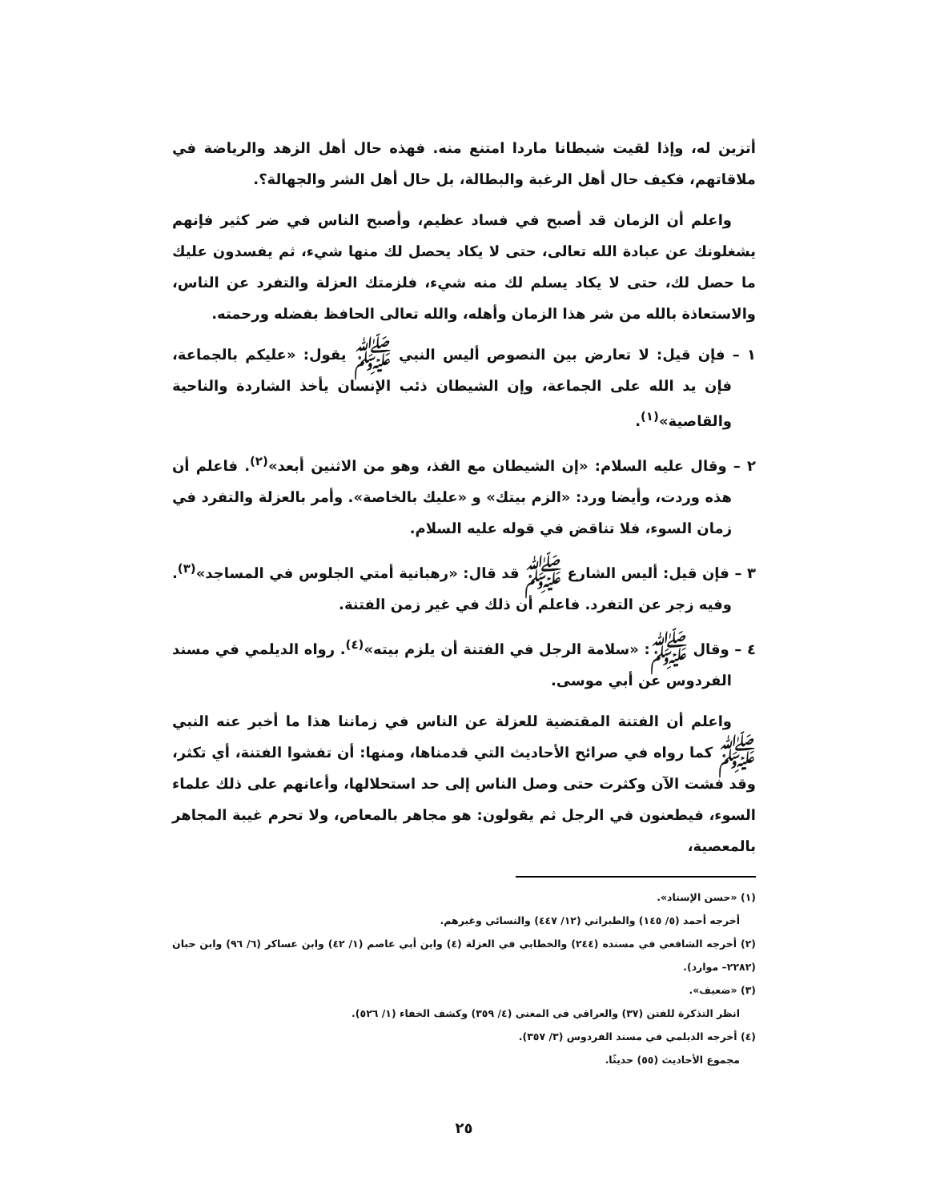أتزين له، وإذا لقيت شيطانا ماردا امتنع منه. فهذه حال أهل الزهد والرياضة في ملاقاتهم، فكيف حال أهل الرغبة والبطالة، بل حال أهل الشر والجهالة؟.
واعلم أن الزمان قد أصبح في فساد عظيم، وأصبح الناس في ضر كثير فإنهم يشغلونك عن عبادة الله تعالى، حتى لا يكاد يحصل لك منها شيء، ثم يفسدون عليك ما حصل لك، حتى لا يكاد يسلم لك منه شيء، فلزمتك العزلة والتفرد عن الناس، والاستعاذة بالله من شر هذا الزمان وأهله، والله تعالى الحافظ بفضله ورحمته.
١ – فإن قيل: لا تعارض بين النصوص أليس النبي ﷺ يقول: «عليكم بالجماعة، فإن يد الله على الجماعة، وإن الشيطان ذئب الإنسان يأخذ الشاردة والناحية والقاصية»<sup>(١)</sup>.
٢ – وقال عليه السلام: «إن الشيطان مع الفذ، وهو من الاثنين أبعد»<sup>(٢)</sup>. فاعلم أن هذه وردت، وأيضا ورد: «الزم بيتك» و «عليك بالخاصة». وأمر بالعزلة والتفرد في زمان السوء، فلا تناقض في قوله عليه السلام.
٣ – فإن قيل: أليس الشارع ﷺ قد قال: «رهبانية أمتي الجلوس في المساجد»<sup>(٣)</sup>. وفيه زجر عن التفرد. فاعلم أن ذلك في غير زمن الفتنة.
٤ – وقال ﷺ: «سلامة الرجل في الفتنة أن يلزم بيته»<sup>(٤)</sup>. رواه الديلمي في مسند الفردوس عن أبي موسى.
واعلم أن الفتنة المقتضية للعزلة عن الناس في زماننا هذا ما أخبر عنه النبي ﷺ كما رواه في صرائح الأحاديث التي قدمناها، ومنها: أن تفشوا الفتنة، أي تكثر، وقد فشت الآن وكثرت حتى وصل الناس إلى حد استحلالها، وأعانهم على ذلك علماء السوء، فيطعنون في الرجل ثم يقولون: هو مجاهر بالمعاص، ولا تحرم غيبة المجاهر بالمعصية،
(١) «حسن الإسناد».
أخرجه أحمد (٥/ ١٤٥) والطبراني (١٢/ ٤٤٧) والنسائي وغيرهم.
(٢) أخرجه الشافعي في مسنده (٢٤٤) والخطابي في العزلة (٤) وابن أبي عاصم (١/ ٤٢) وابن عساكر (٦/ ٩٦) وابن حبان (٢٢٨٢– موارد).
(٣) «ضعيف».
انظر التذكرة للفتن (٣٧) والعراقي في المغني (٤/ ٣٥٩) وكشف الخفاء (١/ ٥٢٦).
(٤) أخرجه الديلمي في مسند الفردوس (٣/ ٣٥٧).
مجموع الأحاديث (٥٥) حديثًا.
٢٥